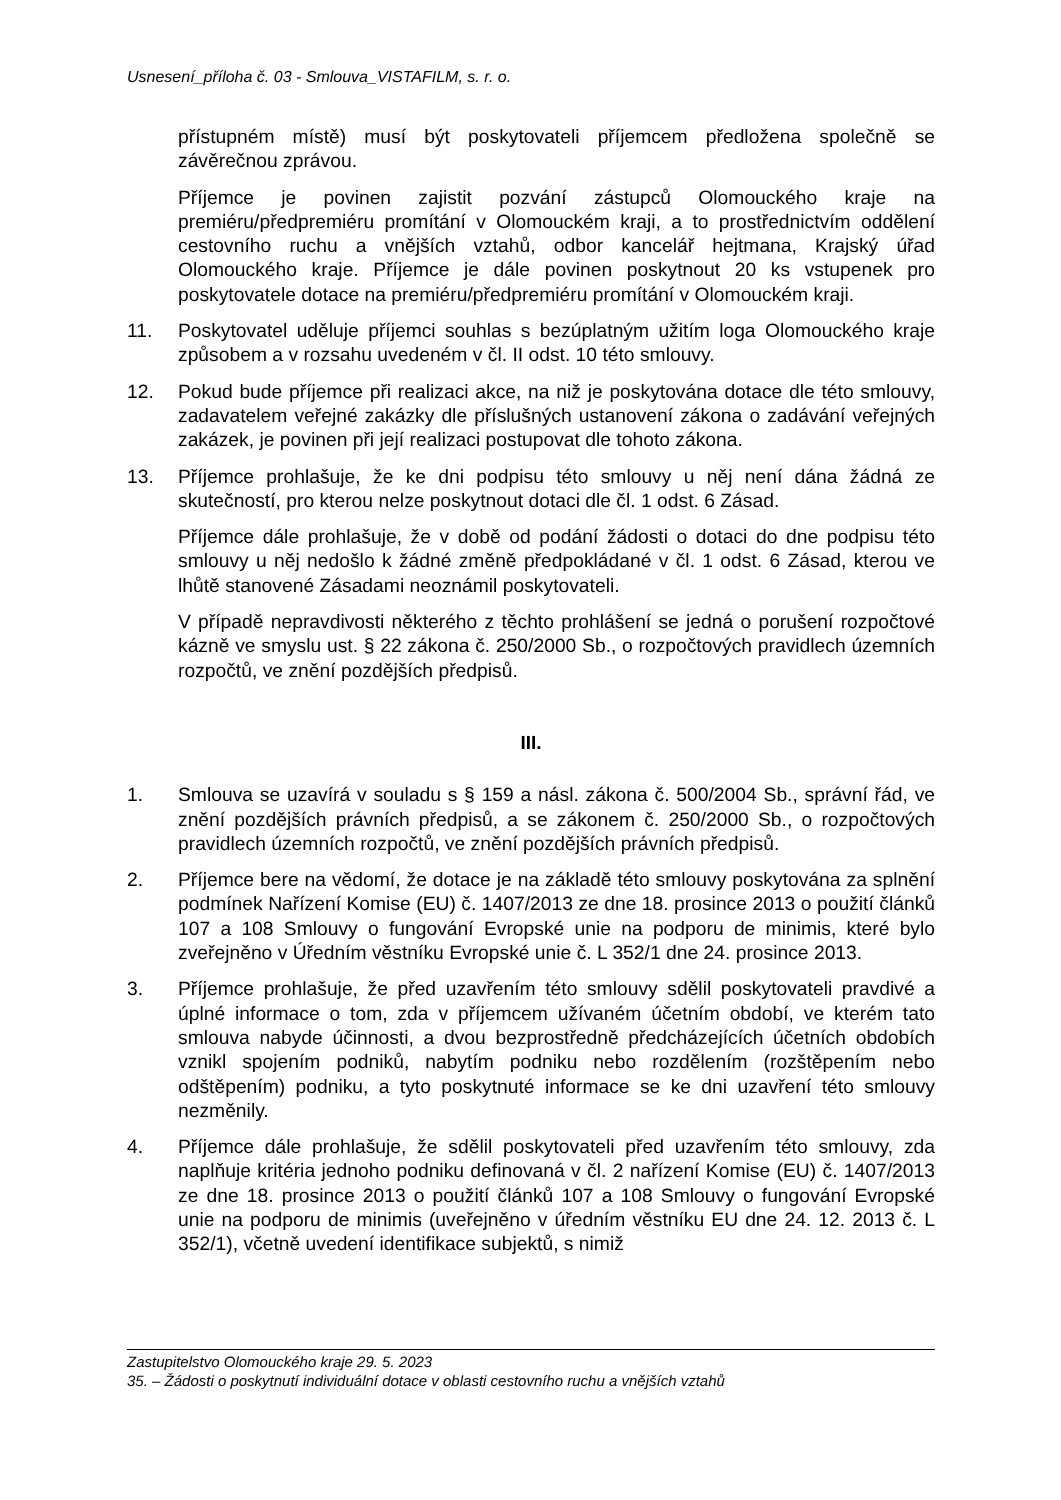Usnesení_příloha č. 03 - Smlouva_VISTAFILM, s. r. o.
přístupném místě) musí být poskytovateli příjemcem předložena společně se závěrečnou zprávou.
Příjemce je povinen zajistit pozvání zástupců Olomouckého kraje na premiéru/předpremiéru promítání v Olomouckém kraji, a to prostřednictvím oddělení cestovního ruchu a vnějších vztahů, odbor kancelář hejtmana, Krajský úřad Olomouckého kraje. Příjemce je dále povinen poskytnout 20 ks vstupenek pro poskytovatele dotace na premiéru/předpremiéru promítání v Olomouckém kraji.
11. Poskytovatel uděluje příjemci souhlas s bezúplatným užitím loga Olomouckého kraje způsobem a v rozsahu uvedeném v čl. II odst. 10 této smlouvy.
12. Pokud bude příjemce při realizaci akce, na niž je poskytována dotace dle této smlouvy, zadavatelem veřejné zakázky dle příslušných ustanovení zákona o zadávání veřejných zakázek, je povinen při její realizaci postupovat dle tohoto zákona.
13. Příjemce prohlašuje, že ke dni podpisu této smlouvy u něj není dána žádná ze skutečností, pro kterou nelze poskytnout dotaci dle čl. 1 odst. 6 Zásad.
Příjemce dále prohlašuje, že v době od podání žádosti o dotaci do dne podpisu této smlouvy u něj nedošlo k žádné změně předpokládané v čl. 1 odst. 6 Zásad, kterou ve lhůtě stanovené Zásadami neoznámil poskytovateli.
V případě nepravdivosti některého z těchto prohlášení se jedná o porušení rozpočtové kázně ve smyslu ust. § 22 zákona č. 250/2000 Sb., o rozpočtových pravidlech územních rozpočtů, ve znění pozdějších předpisů.
III.
1. Smlouva se uzavírá v souladu s § 159 a násl. zákona č. 500/2004 Sb., správní řád, ve znění pozdějších právních předpisů, a se zákonem č. 250/2000 Sb., o rozpočtových pravidlech územních rozpočtů, ve znění pozdějších právních předpisů.
2. Příjemce bere na vědomí, že dotace je na základě této smlouvy poskytována za splnění podmínek Nařízení Komise (EU) č. 1407/2013 ze dne 18. prosince 2013 o použití článků 107 a 108 Smlouvy o fungování Evropské unie na podporu de minimis, které bylo zveřejněno v Úředním věstníku Evropské unie č. L 352/1 dne 24. prosince 2013.
3. Příjemce prohlašuje, že před uzavřením této smlouvy sdělil poskytovateli pravdivé a úplné informace o tom, zda v příjemcem užívaném účetním období, ve kterém tato smlouva nabyde účinnosti, a dvou bezprostředně předcházejících účetních obdobích vznikl spojením podniků, nabytím podniku nebo rozdělením (rozštěpením nebo odštěpením) podniku, a tyto poskytnuté informace se ke dni uzavření této smlouvy nezměnily.
4. Příjemce dále prohlašuje, že sdělil poskytovateli před uzavřením této smlouvy, zda naplňuje kritéria jednoho podniku definovaná v čl. 2 nařízení Komise (EU) č. 1407/2013 ze dne 18. prosince 2013 o použití článků 107 a 108 Smlouvy o fungování Evropské unie na podporu de minimis (uveřejněno v úředním věstníku EU dne 24. 12. 2013 č. L 352/1), včetně uvedení identifikace subjektů, s nimiž
Zastupitelstvo Olomouckého kraje 29. 5. 2023
35. – Žádosti o poskytnutí individuální dotace v oblasti cestovního ruchu a vnějších vztahů